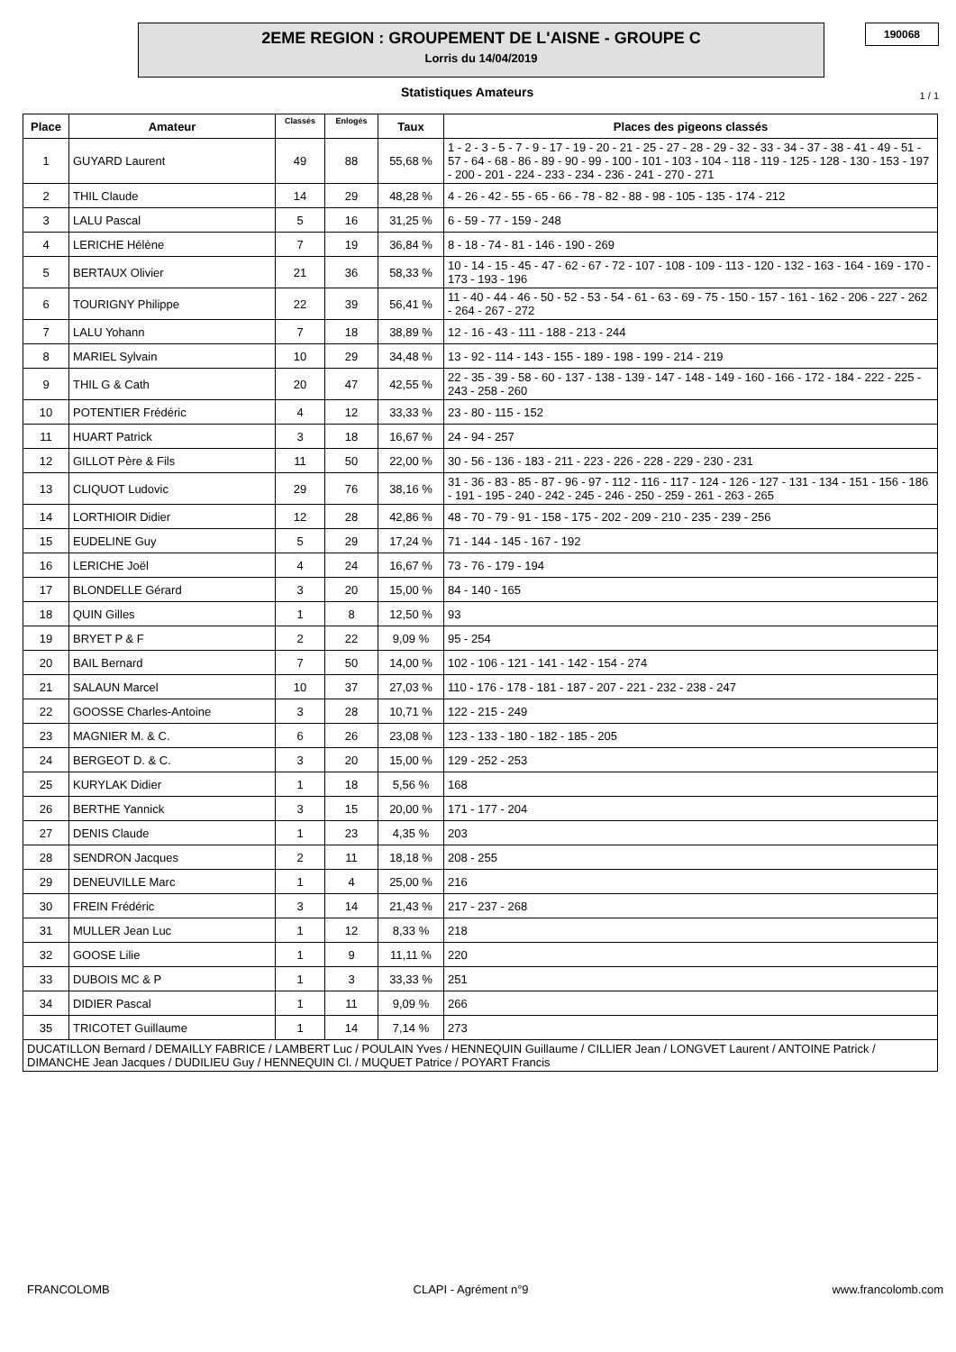2EME REGION : GROUPEMENT DE L'AISNE - GROUPE C
Lorris du 14/04/2019
190068
Statistiques Amateurs 1 / 1
| Place | Amateur | Classés | Enlogés | Taux | Places des pigeons classés |
| --- | --- | --- | --- | --- | --- |
| 1 | GUYARD Laurent | 49 | 88 | 55,68 % | 1 - 2 - 3 - 5 - 7 - 9 - 17 - 19 - 20 - 21 - 25 - 27 - 28 - 29 - 32 - 33 - 34 - 37 - 38 - 41 - 49 - 51 - 57 - 64 - 68 - 86 - 89 - 90 - 99 - 100 - 101 - 103 - 104 - 118 - 119 - 125 - 128 - 130 - 153 - 197 - 200 - 201 - 224 - 233 - 234 - 236 - 241 - 270 - 271 |
| 2 | THIL Claude | 14 | 29 | 48,28 % | 4 - 26 - 42 - 55 - 65 - 66 - 78 - 82 - 88 - 98 - 105 - 135 - 174 - 212 |
| 3 | LALU Pascal | 5 | 16 | 31,25 % | 6 - 59 - 77 - 159 - 248 |
| 4 | LERICHE Hélène | 7 | 19 | 36,84 % | 8 - 18 - 74 - 81 - 146 - 190 - 269 |
| 5 | BERTAUX Olivier | 21 | 36 | 58,33 % | 10 - 14 - 15 - 45 - 47 - 62 - 67 - 72 - 107 - 108 - 109 - 113 - 120 - 132 - 163 - 164 - 169 - 170 - 173 - 193 - 196 |
| 6 | TOURIGNY Philippe | 22 | 39 | 56,41 % | 11 - 40 - 44 - 46 - 50 - 52 - 53 - 54 - 61 - 63 - 69 - 75 - 150 - 157 - 161 - 162 - 206 - 227 - 262 - 264 - 267 - 272 |
| 7 | LALU Yohann | 7 | 18 | 38,89 % | 12 - 16 - 43 - 111 - 188 - 213 - 244 |
| 8 | MARIEL Sylvain | 10 | 29 | 34,48 % | 13 - 92 - 114 - 143 - 155 - 189 - 198 - 199 - 214 - 219 |
| 9 | THIL G & Cath | 20 | 47 | 42,55 % | 22 - 35 - 39 - 58 - 60 - 137 - 138 - 139 - 147 - 148 - 149 - 160 - 166 - 172 - 184 - 222 - 225 - 243 - 258 - 260 |
| 10 | POTENTIER Frédéric | 4 | 12 | 33,33 % | 23 - 80 - 115 - 152 |
| 11 | HUART Patrick | 3 | 18 | 16,67 % | 24 - 94 - 257 |
| 12 | GILLOT Père & Fils | 11 | 50 | 22,00 % | 30 - 56 - 136 - 183 - 211 - 223 - 226 - 228 - 229 - 230 - 231 |
| 13 | CLIQUOT Ludovic | 29 | 76 | 38,16 % | 31 - 36 - 83 - 85 - 87 - 96 - 97 - 112 - 116 - 117 - 124 - 126 - 127 - 131 - 134 - 151 - 156 - 186 - 191 - 195 - 240 - 242 - 245 - 246 - 250 - 259 - 261 - 263 - 265 |
| 14 | LORTHIOIR Didier | 12 | 28 | 42,86 % | 48 - 70 - 79 - 91 - 158 - 175 - 202 - 209 - 210 - 235 - 239 - 256 |
| 15 | EUDELINE Guy | 5 | 29 | 17,24 % | 71 - 144 - 145 - 167 - 192 |
| 16 | LERICHE Joël | 4 | 24 | 16,67 % | 73 - 76 - 179 - 194 |
| 17 | BLONDELLE Gérard | 3 | 20 | 15,00 % | 84 - 140 - 165 |
| 18 | QUIN Gilles | 1 | 8 | 12,50 % | 93 |
| 19 | BRYET P & F | 2 | 22 | 9,09 % | 95 - 254 |
| 20 | BAIL Bernard | 7 | 50 | 14,00 % | 102 - 106 - 121 - 141 - 142 - 154 - 274 |
| 21 | SALAUN Marcel | 10 | 37 | 27,03 % | 110 - 176 - 178 - 181 - 187 - 207 - 221 - 232 - 238 - 247 |
| 22 | GOOSSE Charles-Antoine | 3 | 28 | 10,71 % | 122 - 215 - 249 |
| 23 | MAGNIER M. & C. | 6 | 26 | 23,08 % | 123 - 133 - 180 - 182 - 185 - 205 |
| 24 | BERGEOT D. & C. | 3 | 20 | 15,00 % | 129 - 252 - 253 |
| 25 | KURYLAK Didier | 1 | 18 | 5,56 % | 168 |
| 26 | BERTHE Yannick | 3 | 15 | 20,00 % | 171 - 177 - 204 |
| 27 | DENIS Claude | 1 | 23 | 4,35 % | 203 |
| 28 | SENDRON Jacques | 2 | 11 | 18,18 % | 208 - 255 |
| 29 | DENEUVILLE Marc | 1 | 4 | 25,00 % | 216 |
| 30 | FREIN Frédéric | 3 | 14 | 21,43 % | 217 - 237 - 268 |
| 31 | MULLER Jean Luc | 1 | 12 | 8,33 % | 218 |
| 32 | GOOSE Lilie | 1 | 9 | 11,11 % | 220 |
| 33 | DUBOIS MC & P | 1 | 3 | 33,33 % | 251 |
| 34 | DIDIER Pascal | 1 | 11 | 9,09 % | 266 |
| 35 | TRICOTET Guillaume | 1 | 14 | 7,14 % | 273 |
| DUCATILLON Bernard / DEMAILLY FABRICE / LAMBERT Luc / POULAIN Yves / HENNEQUIN Guillaume / CILLIER Jean / LONGVET Laurent / ANTOINE Patrick / DIMANCHE Jean Jacques / DUDILIEU Guy / HENNEQUIN Cl. / MUQUET Patrice / POYART Francis | | | | | |
FRANCOLOMB CLAPI - Agrément n°9 www.francolomb.com